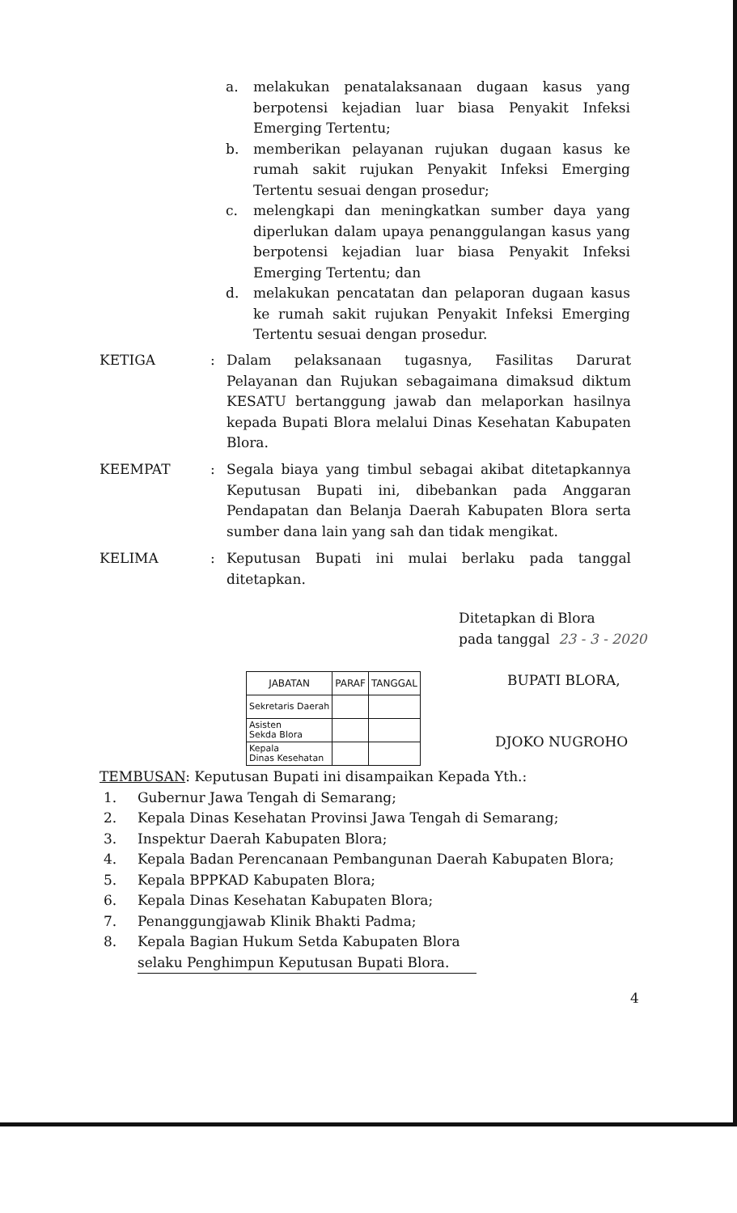a. melakukan penatalaksanaan dugaan kasus yang berpotensi kejadian luar biasa Penyakit Infeksi Emerging Tertentu;
b. memberikan pelayanan rujukan dugaan kasus ke rumah sakit rujukan Penyakit Infeksi Emerging Tertentu sesuai dengan prosedur;
c. melengkapi dan meningkatkan sumber daya yang diperlukan dalam upaya penanggulangan kasus yang berpotensi kejadian luar biasa Penyakit Infeksi Emerging Tertentu; dan
d. melakukan pencatatan dan pelaporan dugaan kasus ke rumah sakit rujukan Penyakit Infeksi Emerging Tertentu sesuai dengan prosedur.
KETIGA: Dalam pelaksanaan tugasnya, Fasilitas Darurat Pelayanan dan Rujukan sebagaimana dimaksud diktum KESATU bertanggung jawab dan melaporkan hasilnya kepada Bupati Blora melalui Dinas Kesehatan Kabupaten Blora.
KEEMPAT: Segala biaya yang timbul sebagai akibat ditetapkannya Keputusan Bupati ini, dibebankan pada Anggaran Pendapatan dan Belanja Daerah Kabupaten Blora serta sumber dana lain yang sah dan tidak mengikat.
KELIMA: Keputusan Bupati ini mulai berlaku pada tanggal ditetapkan.
Ditetapkan di Blora
pada tanggal 23 - 3 - 2020
BUPATI BLORA,
DJOKO NUGROHO
| JABATAN | PARAF | TANGGAL |
| --- | --- | --- |
| Sekretaris Daerah | | |
| Asisten Sekda Blora | | |
| Kepala Dinas Kesehatan | | |
TEMBUSAN: Keputusan Bupati ini disampaikan Kepada Yth.:
1. Gubernur Jawa Tengah di Semarang;
2. Kepala Dinas Kesehatan Provinsi Jawa Tengah di Semarang;
3. Inspektur Daerah Kabupaten Blora;
4. Kepala Badan Perencanaan Pembangunan Daerah Kabupaten Blora;
5. Kepala BPPKAD Kabupaten Blora;
6. Kepala Dinas Kesehatan Kabupaten Blora;
7. Penanggungjawab Klinik Bhakti Padma;
8. Kepala Bagian Hukum Setda Kabupaten Blora
selaku Penghimpun Keputusan Bupati Blora.
4